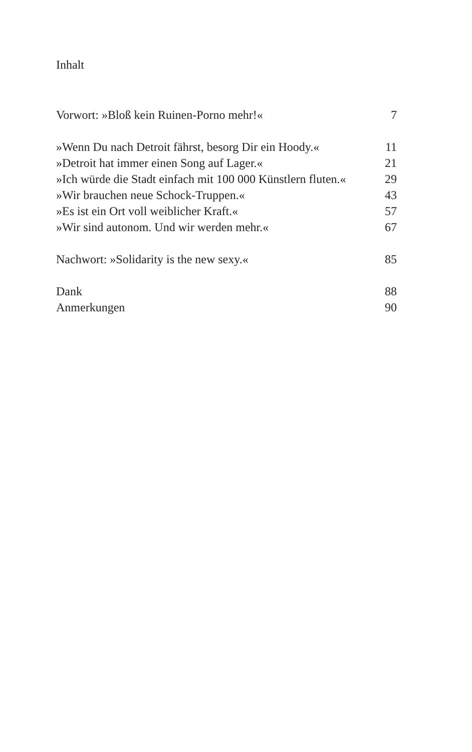Inhalt
Vorwort: »Bloß kein Ruinen-Porno mehr!« 7
»Wenn Du nach Detroit fährst, besorg Dir ein Hoody.« 11
»Detroit hat immer einen Song auf Lager.« 21
»Ich würde die Stadt einfach mit 100 000 Künstlern fluten.« 29
»Wir brauchen neue Schock-Truppen.« 43
»Es ist ein Ort voll weiblicher Kraft.« 57
»Wir sind autonom. Und wir werden mehr.« 67
Nachwort: »Solidarity is the new sexy.« 85
Dank 88
Anmerkungen 90